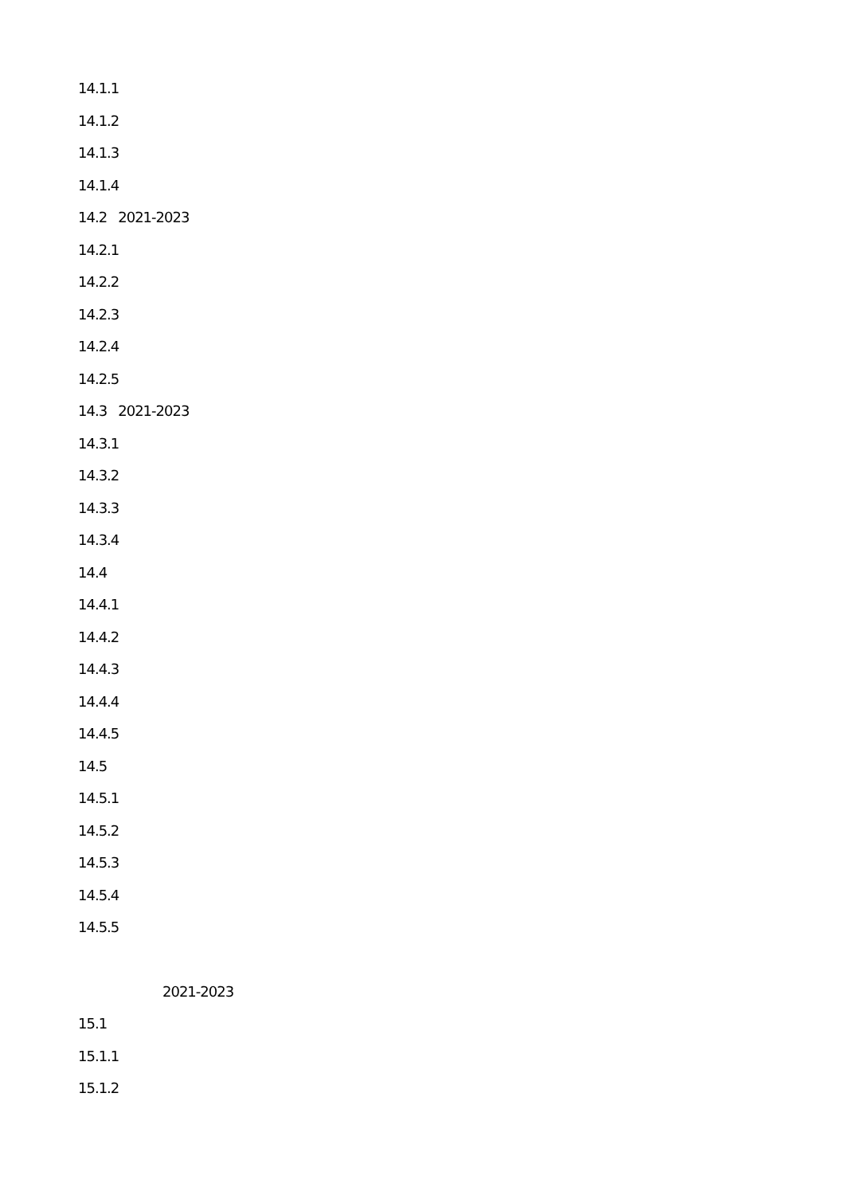14.1.1
14.1.2
14.1.3
14.1.4
14.2 2021-2023
14.2.1
14.2.2
14.2.3
14.2.4
14.2.5
14.3 2021-2023
14.3.1
14.3.2
14.3.3
14.3.4
14.4
14.4.1
14.4.2
14.4.3
14.4.4
14.4.5
14.5
14.5.1
14.5.2
14.5.3
14.5.4
14.5.5
2021-2023
15.1
15.1.1
15.1.2